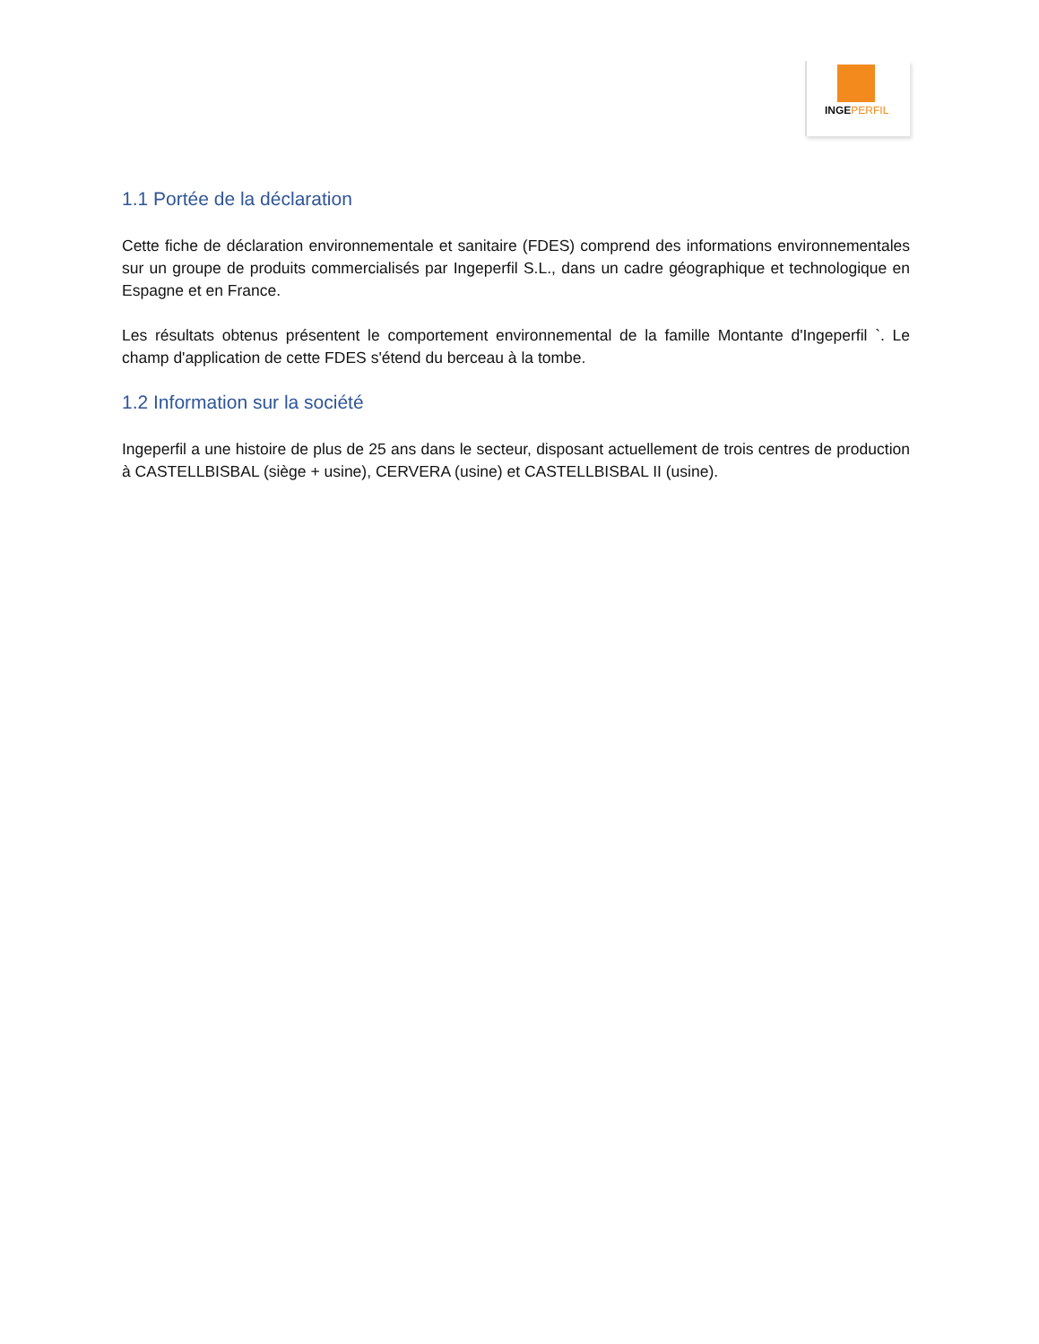INGEPERFIL
1.1 Portée de la déclaration
Cette fiche de déclaration environnementale et sanitaire (FDES) comprend des informations environnementales sur un groupe de produits commercialisés par Ingeperfil S.L., dans un cadre géographique et technologique en Espagne et en France.
Les résultats obtenus présentent le comportement environnemental de la famille Montante d'Ingeperfil `. Le champ d'application de cette FDES s'étend du berceau à la tombe.
1.2 Information sur la société
Ingeperfil a une histoire de plus de 25 ans dans le secteur, disposant actuellement de trois centres de production à CASTELLBISBAL (siège + usine), CERVERA (usine) et CASTELLBISBAL II (usine).